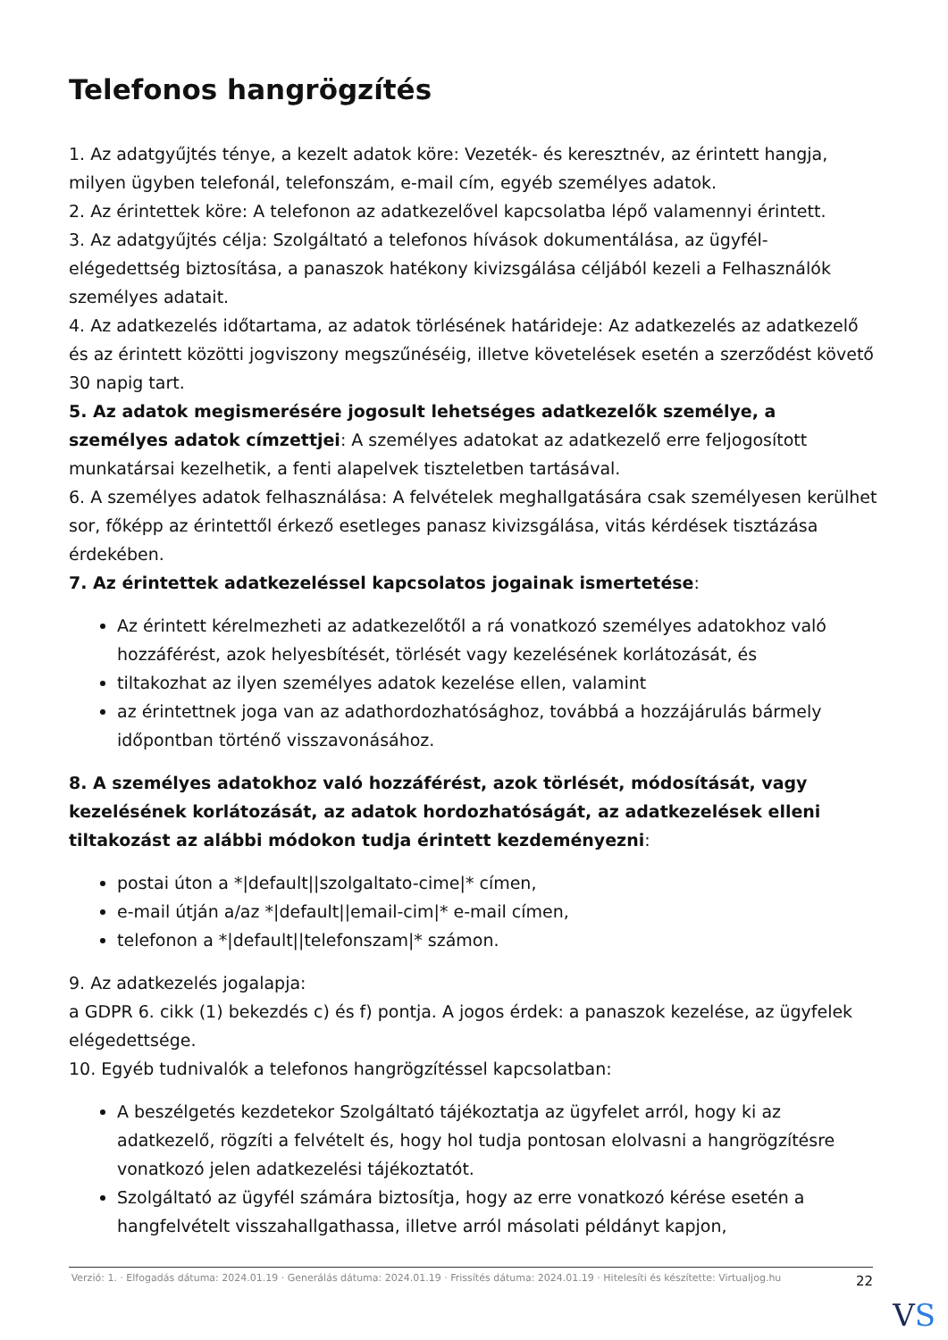Telefonos hangrögzítés
1. Az adatgyűjtés ténye, a kezelt adatok köre: Vezeték- és keresztnév, az érintett hangja, milyen ügyben telefonál, telefonszám, e-mail cím, egyéb személyes adatok.
2. Az érintettek köre: A telefonon az adatkezelővel kapcsolatba lépő valamennyi érintett.
3. Az adatgyűjtés célja: Szolgáltató a telefonos hívások dokumentálása, az ügyfél-elégedettség biztosítása, a panaszok hatékony kivizsgálása céljából kezeli a Felhasználók személyes adatait.
4. Az adatkezelés időtartama, az adatok törlésének határideje: Az adatkezelés az adatkezelő és az érintett közötti jogviszony megszűnéséig, illetve követelések esetén a szerződést követő 30 napig tart.
5. Az adatok megismerésére jogosult lehetséges adatkezelők személye, a személyes adatok címzettjei: A személyes adatokat az adatkezelő erre feljogosított munkatársai kezelhetik, a fenti alapelvek tiszteletben tartásával.
6. A személyes adatok felhasználása: A felvételek meghallgatására csak személyesen kerülhet sor, főképp az érintettől érkező esetleges panasz kivizsgálása, vitás kérdések tisztázása érdekében.
7. Az érintettek adatkezeléssel kapcsolatos jogainak ismertetése:
Az érintett kérelmezheti az adatkezelőtől a rá vonatkozó személyes adatokhoz való hozzáférést, azok helyesbítését, törlését vagy kezelésének korlátozását, és
tiltakozhat az ilyen személyes adatok kezelése ellen, valamint
az érintettnek joga van az adathordozhatósághoz, továbbá a hozzájárulás bármely időpontban történő visszavonásához.
8. A személyes adatokhoz való hozzáférést, azok törlését, módosítását, vagy kezelésének korlátozását, az adatok hordozhatóságát, az adatkezelések elleni tiltakozást az alábbi módokon tudja érintett kezdeményezni:
postai úton a *|default||szolgaltato-cime|* címen,
e-mail útján a/az *|default||email-cim|* e-mail címen,
telefonon a *|default||telefonszam|* számon.
9. Az adatkezelés jogalapja:
a GDPR 6. cikk (1) bekezdés c) és f) pontja. A jogos érdek: a panaszok kezelése, az ügyfelek elégedettsége.
10. Egyéb tudnivalók a telefonos hangrögzítéssel kapcsolatban:
A beszélgetés kezdetekor Szolgáltató tájékoztatja az ügyfelet arról, hogy ki az adatkezelő, rögzíti a felvételt és, hogy hol tudja pontosan elolvasni a hangrögzítésre vonatkozó jelen adatkezelési tájékoztatót.
Szolgáltató az ügyfél számára biztosítja, hogy az erre vonatkozó kérése esetén a hangfelvételt visszahallgathassa, illetve arról másolati példányt kapjon,
Verzió: 1. · Elfogadás dátuma: 2024.01.19 · Generálás dátuma: 2024.01.19 · Frissítés dátuma: 2024.01.19 · Hitelesíti és készítette: Virtualjog.hu
22
VS